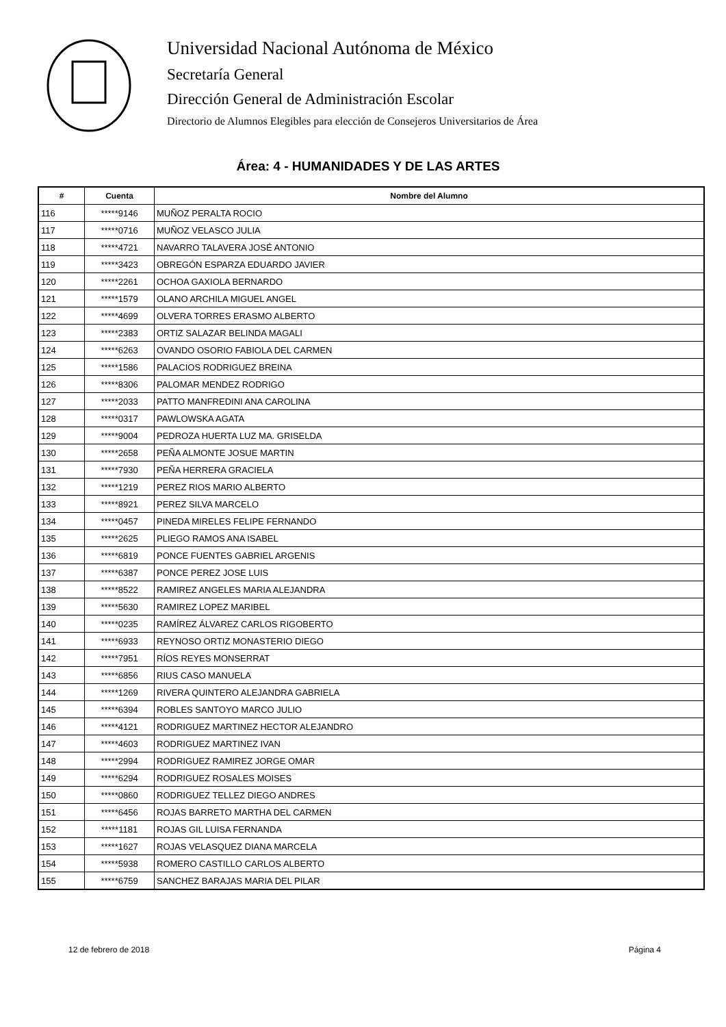Universidad Nacional Autónoma de México
Secretaría General
Dirección General de Administración Escolar
Directorio de Alumnos Elegibles para elección de Consejeros Universitarios de Área
Área: 4 - HUMANIDADES Y DE LAS ARTES
| # | Cuenta | Nombre del Alumno |
| --- | --- | --- |
| 116 | *****9146 | MUÑOZ PERALTA ROCIO |
| 117 | *****0716 | MUÑOZ VELASCO JULIA |
| 118 | *****4721 | NAVARRO TALAVERA JOSÉ ANTONIO |
| 119 | *****3423 | OBREGÓN ESPARZA EDUARDO JAVIER |
| 120 | *****2261 | OCHOA GAXIOLA BERNARDO |
| 121 | *****1579 | OLANO ARCHILA MIGUEL ANGEL |
| 122 | *****4699 | OLVERA TORRES ERASMO ALBERTO |
| 123 | *****2383 | ORTIZ SALAZAR BELINDA MAGALI |
| 124 | *****6263 | OVANDO OSORIO FABIOLA DEL CARMEN |
| 125 | *****1586 | PALACIOS RODRIGUEZ BREINA |
| 126 | *****8306 | PALOMAR MENDEZ RODRIGO |
| 127 | *****2033 | PATTO MANFREDINI ANA CAROLINA |
| 128 | *****0317 | PAWLOWSKA AGATA |
| 129 | *****9004 | PEDROZA HUERTA LUZ MA. GRISELDA |
| 130 | *****2658 | PEÑA ALMONTE JOSUE MARTIN |
| 131 | *****7930 | PEÑA HERRERA GRACIELA |
| 132 | *****1219 | PEREZ RIOS MARIO ALBERTO |
| 133 | *****8921 | PEREZ SILVA MARCELO |
| 134 | *****0457 | PINEDA MIRELES FELIPE FERNANDO |
| 135 | *****2625 | PLIEGO RAMOS ANA ISABEL |
| 136 | *****6819 | PONCE FUENTES GABRIEL ARGENIS |
| 137 | *****6387 | PONCE PEREZ JOSE LUIS |
| 138 | *****8522 | RAMIREZ ANGELES MARIA ALEJANDRA |
| 139 | *****5630 | RAMIREZ LOPEZ MARIBEL |
| 140 | *****0235 | RAMÍREZ ÁLVAREZ CARLOS RIGOBERTO |
| 141 | *****6933 | REYNOSO ORTIZ MONASTERIO DIEGO |
| 142 | *****7951 | RÍOS REYES MONSERRAT |
| 143 | *****6856 | RIUS CASO MANUELA |
| 144 | *****1269 | RIVERA QUINTERO ALEJANDRA GABRIELA |
| 145 | *****6394 | ROBLES SANTOYO MARCO JULIO |
| 146 | *****4121 | RODRIGUEZ MARTINEZ HECTOR ALEJANDRO |
| 147 | *****4603 | RODRIGUEZ MARTINEZ IVAN |
| 148 | *****2994 | RODRIGUEZ RAMIREZ JORGE OMAR |
| 149 | *****6294 | RODRIGUEZ ROSALES MOISES |
| 150 | *****0860 | RODRIGUEZ TELLEZ DIEGO ANDRES |
| 151 | *****6456 | ROJAS BARRETO MARTHA DEL CARMEN |
| 152 | *****1181 | ROJAS GIL LUISA FERNANDA |
| 153 | *****1627 | ROJAS VELASQUEZ DIANA MARCELA |
| 154 | *****5938 | ROMERO CASTILLO CARLOS ALBERTO |
| 155 | *****6759 | SANCHEZ BARAJAS MARIA DEL PILAR |
12 de febrero de 2018 Página 4